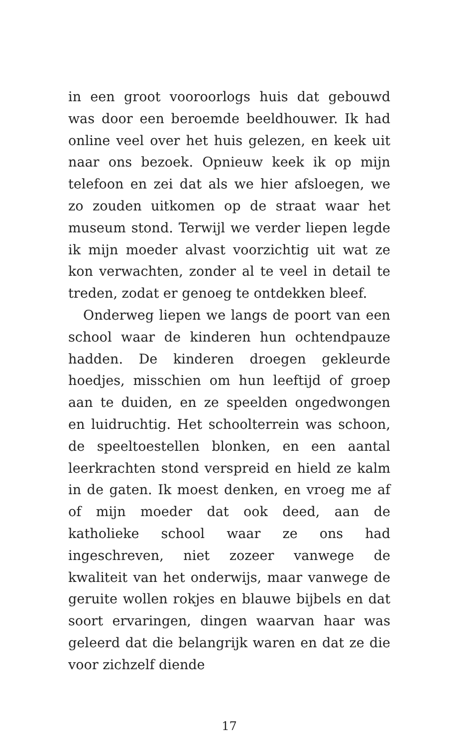in een groot vooroorlogs huis dat gebouwd was door een beroemde beeldhouwer. Ik had online veel over het huis gelezen, en keek uit naar ons bezoek. Opnieuw keek ik op mijn telefoon en zei dat als we hier afsloegen, we zo zouden uitkomen op de straat waar het museum stond. Terwijl we verder liepen legde ik mijn moeder alvast voorzichtig uit wat ze kon verwachten, zonder al te veel in detail te treden, zodat er genoeg te ontdekken bleef.
Onderweg liepen we langs de poort van een school waar de kinderen hun ochtendpauze hadden. De kinderen droegen gekleurde hoedjes, misschien om hun leeftijd of groep aan te duiden, en ze speelden ongedwongen en luidruchtig. Het schoolterrein was schoon, de speeltoestellen blonken, en een aantal leerkrachten stond verspreid en hield ze kalm in de gaten. Ik moest denken, en vroeg me af of mijn moeder dat ook deed, aan de katholieke school waar ze ons had ingeschreven, niet zozeer vanwege de kwaliteit van het onderwijs, maar vanwege de geruite wollen rokjes en blauwe bijbels en dat soort ervaringen, dingen waarvan haar was geleerd dat die belangrijk waren en dat ze die voor zichzelf diende
17